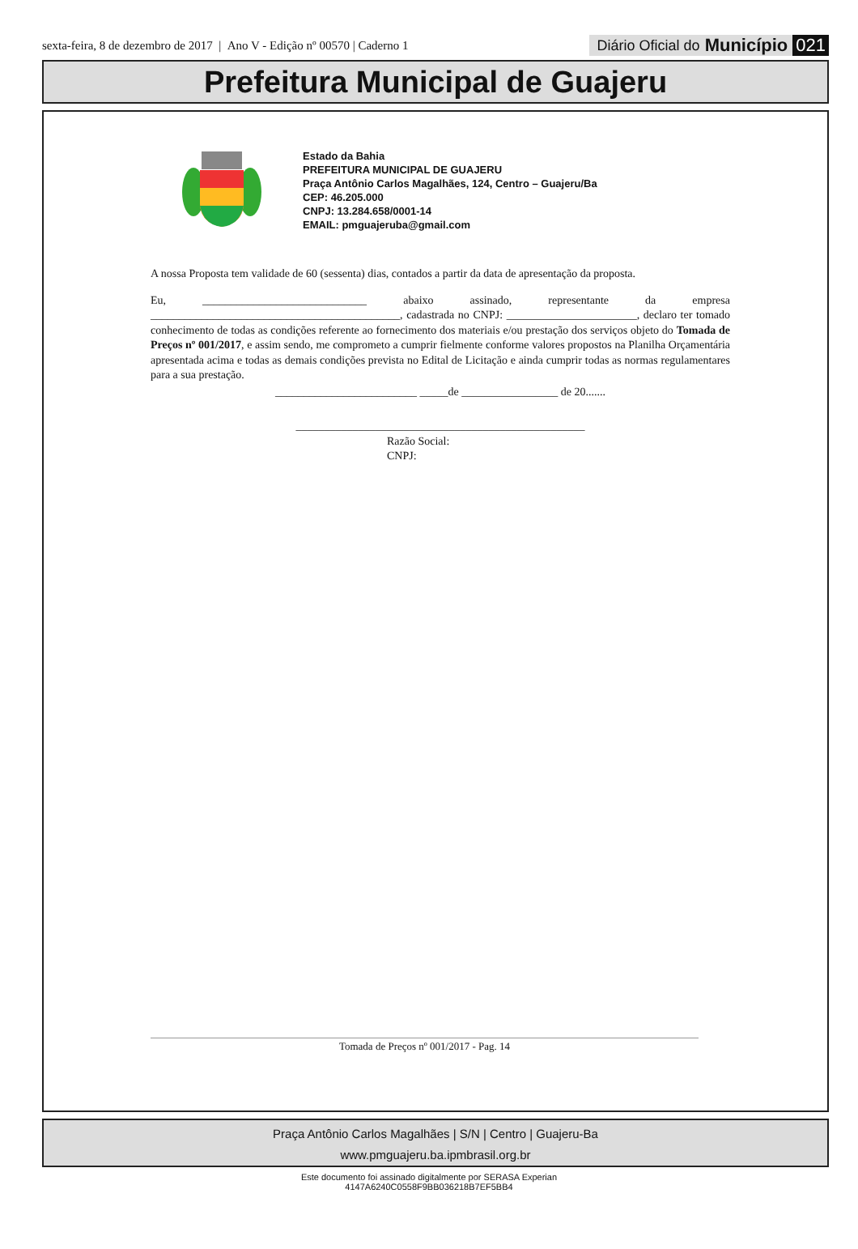sexta-feira, 8 de dezembro de 2017 | Ano V - Edição nº 00570 | Caderno 1 Diário Oficial do Município 021
Prefeitura Municipal de Guajeru
Estado da Bahia
PREFEITURA MUNICIPAL DE GUAJERU
Praça Antônio Carlos Magalhães, 124, Centro – Guajeru/Ba
CEP: 46.205.000
CNPJ: 13.284.658/0001-14
EMAIL: pmguajeruba@gmail.com
A nossa Proposta tem validade de 60 (sessenta) dias, contados a partir da data de apresentação da proposta.
Eu, _____________________________ abaixo assinado, representante da empresa ____________________________________________, cadastrada no CNPJ: _______________________, declaro ter tomado conhecimento de todas as condições referente ao fornecimento dos materiais e/ou prestação dos serviços objeto do Tomada de Preços nº 001/2017, e assim sendo, me comprometo a cumprir fielmente conforme valores propostos na Planilha Orçamentária apresentada acima e todas as demais condições prevista no Edital de Licitação e ainda cumprir todas as normas regulamentares para a sua prestação.
_________________________ _____de _________________ de 20.......
___________________________________________________
Razão Social:
CNPJ:
Tomada de Preços nº 001/2017 - Pag. 14
Praça Antônio Carlos Magalhães | S/N | Centro | Guajeru-Ba
www.pmguajeru.ba.ipmbrasil.org.br
Este documento foi assinado digitalmente por SERASA Experian
4147A6240C0558F9BB036218B7EF5BB4